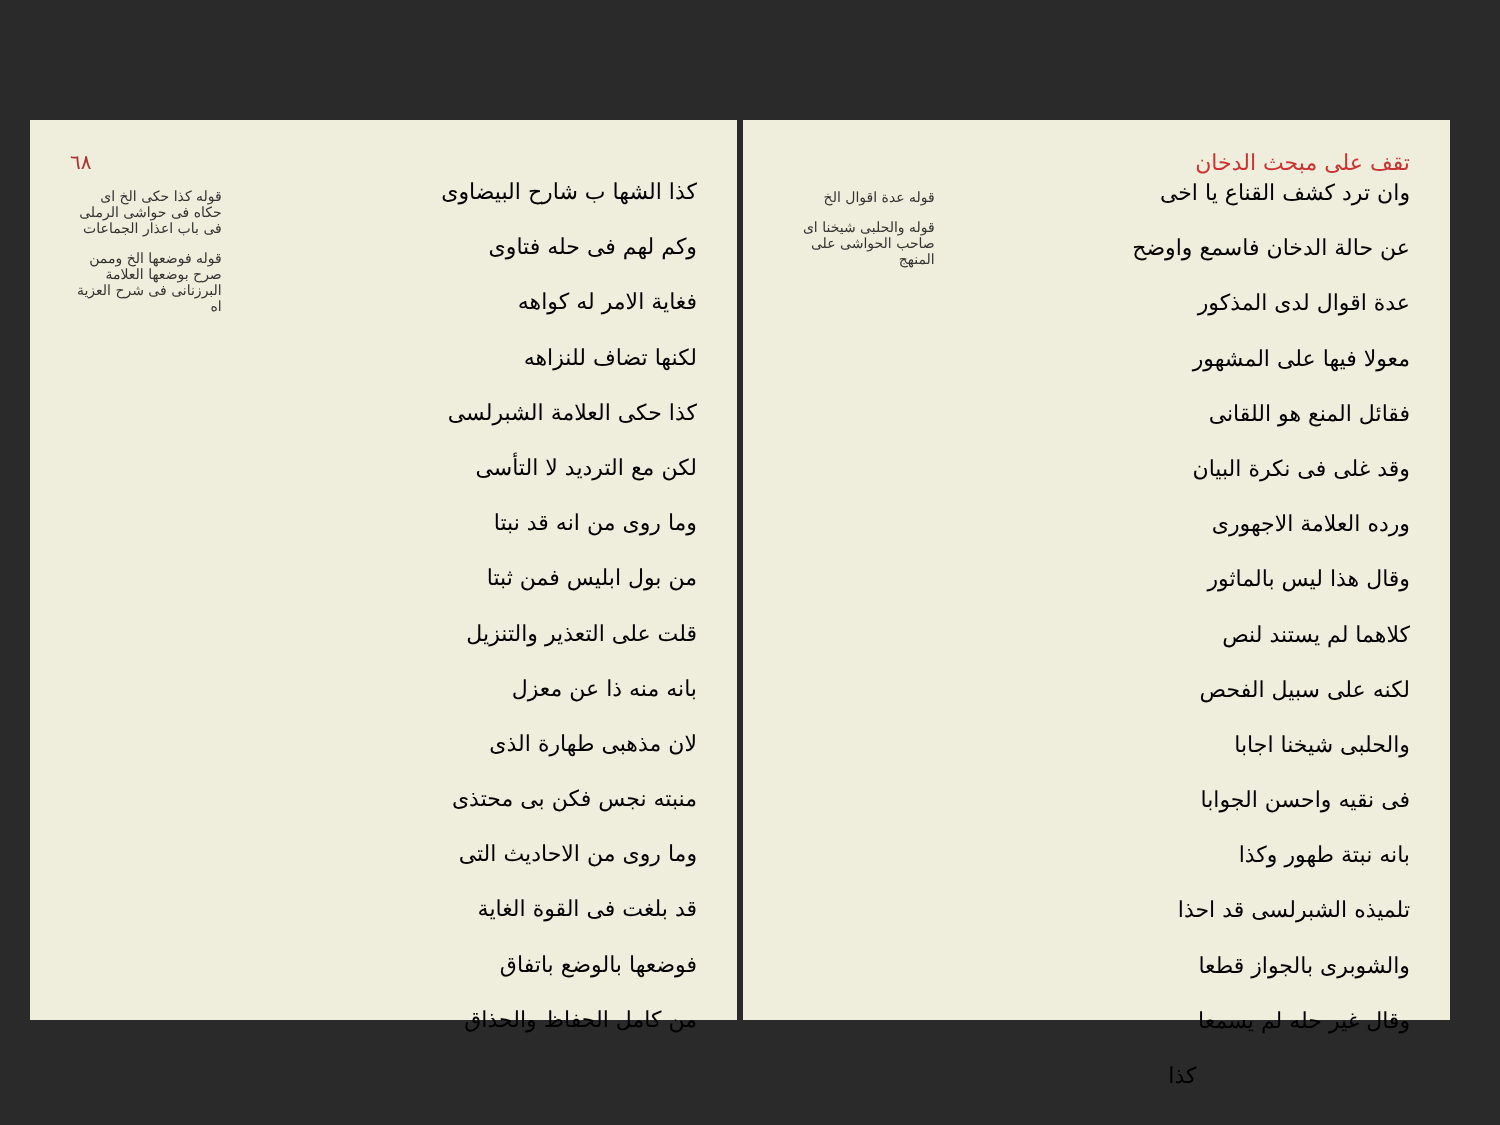٦٨
كذا الشها ب شارح البيضاوى
وكم لهم فى حله فتاوى
فغاية الامر له كواهه
لكنها تضاف للنزاهه
كذا حكى العلامة الشبرلسى
لكن مع الترديد لا التأسى
وما روى من انه قد نبتا
من بول ابليس فمن ثبتا
قلت على التعذير والتنزيل
بانه منه ذا عن معزل
لان مذهبى طهارة الذى
منبته نجس فكن بى محتذى
وما روى من الاحاديث التى
قد بلغت فى القوة الغاية
فوضعها بالوضع باتفاق
من كامل الحفاظ والحذاق
قوله كذا حكى الخ اى حكاه فى حواشى الرملى فى باب اعذار الجماعات
قوله فوضعها الخ وممن صرح بوضعها العلامة البرزنانى فى شرح العزية اه
تقف على مبحث الدخان
وان ترد كشف القناع يا اخى
عن حالة الدخان فاسمع واوضح
عدة اقوال لدى المذكور
معولا فيها على المشهور
فقائل المنع هو اللقانى
وقد غلى فى نكرة البيان
ورده العلامة الاجهورى
وقال هذا ليس بالماثور
كلاهما لم يستند لنص
لكنه على سبيل الفحص
والحلبى شيخنا اجابا
فى نقيه واحسن الجوابا
بانه نبتة طهور وكذا
تلميذه الشبرلسى قد احذا
والشوبرى بالجواز قطعا
وقال غير حله لم يسمعا
كذا
قوله عدة اقوال الخ
قوله والحلبى شيخنا اى صاحب الحواشى على المنهج